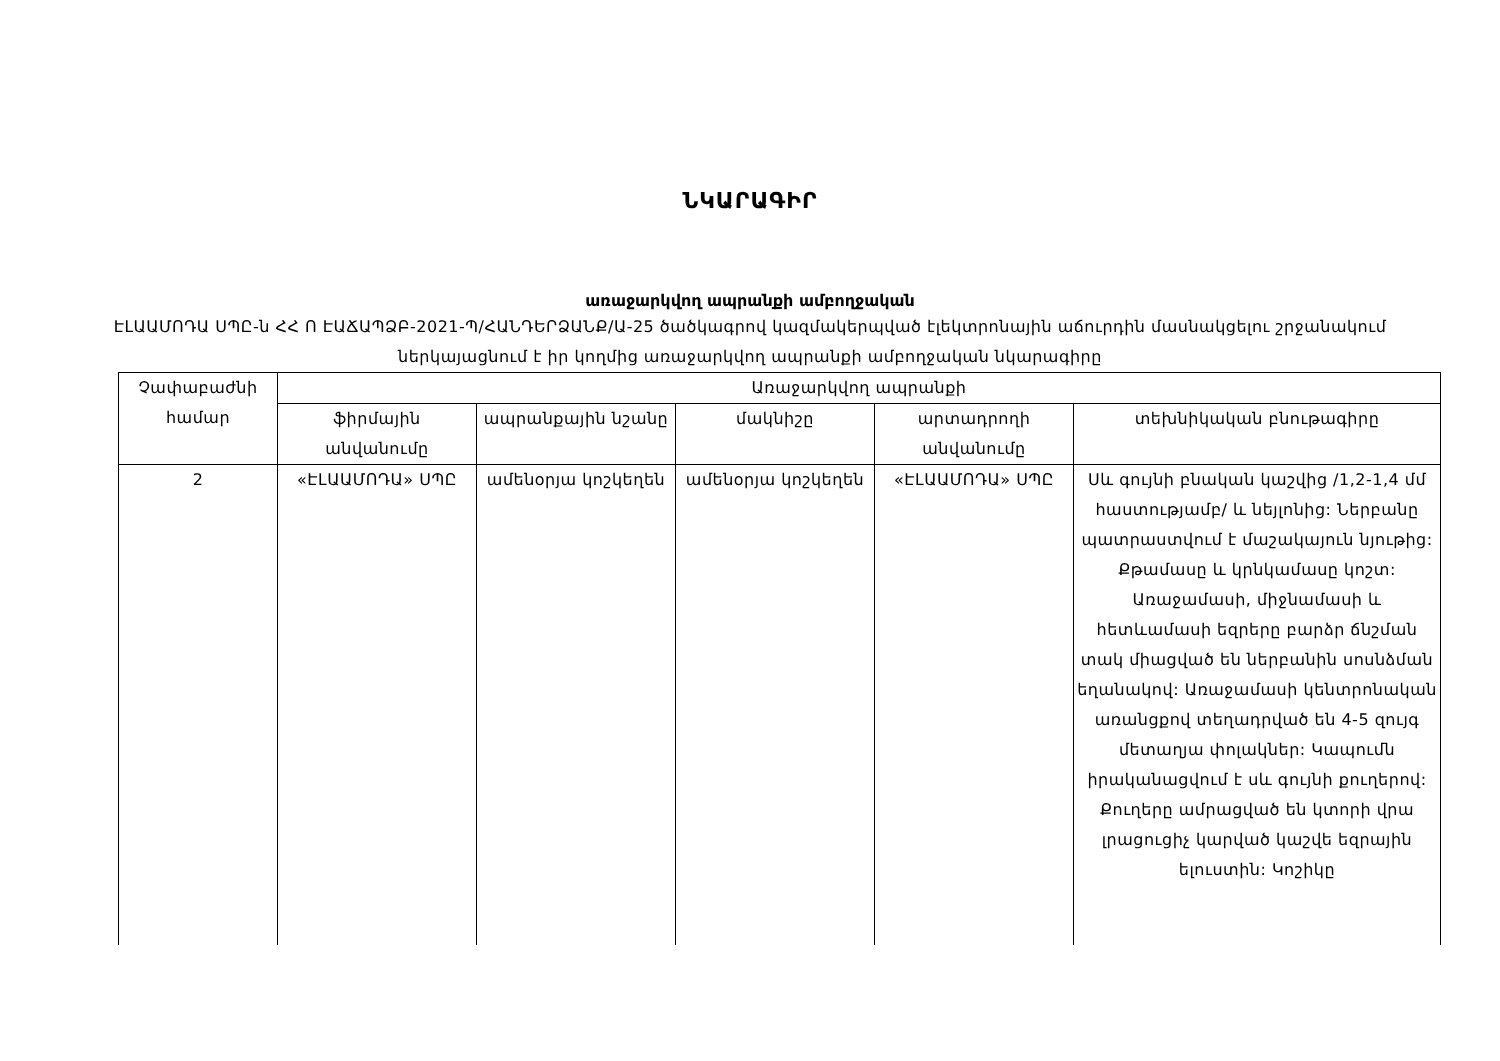ՆԿԱՐԱԳԻՐ
առաջարկվող ապրանքի ամբողջական
ԷԼԱԱՄՈԴԱ ՍՊԸ-ն ՀՀ Ո ԷԱՃԱՊՁԲ-2021-Պ/ՀԱՆԴԵՐՁԱՆՔ/Ա-25 ծածկագրով կազմակերպված էլեկտրոնային աճուրդին մասնակցելու շրջանակում ներկայացնում է իր կողմից առաջարկվող ապրանքի ամբողջական նկարագիրը
| Չափաբաժնի համար | Առաջարկվող ապրանքի | | | | |
| --- | --- | --- | --- | --- | --- |
| | ֆիրմային անվանումը | ապրանքային նշանը | մակնիշը | արտադրողի անվանումը | տեխնիկական բնութագիրը |
| 2 | «ԷԼԱԱՄՈԴԱ» ՍՊԸ | ամենօրյա կոշկեղեն | ամենօրյա կոշկեղեն | «ԷԼԱԱՄՈԴԱ» ՍՊԸ | Սև գույնի բնական կաշվից /1,2-1,4 մմ հաստությամբ/ և նեյլոնից: Ներբանը պատրաստվում է մաշակայուն նյութից: Քթամասը և կրնկամասը կոշտ: Առաջամասի, միջնամասի և հետևամասի եզրերը բարձր ճնշման տակ միացված են ներբանին սոսնձման եղանակով: Առաջամասի կենտրոնական առանցքով տեղադրված են 4-5 զույգ մետաղյա փոլակներ: Կապումն իրականացվում է սև գույնի քուղերով: Քուղերը ամրացված են կտորի վրա լրացուցիչ կարված կաշվե եզրային ելուստին: Կոշիկը |